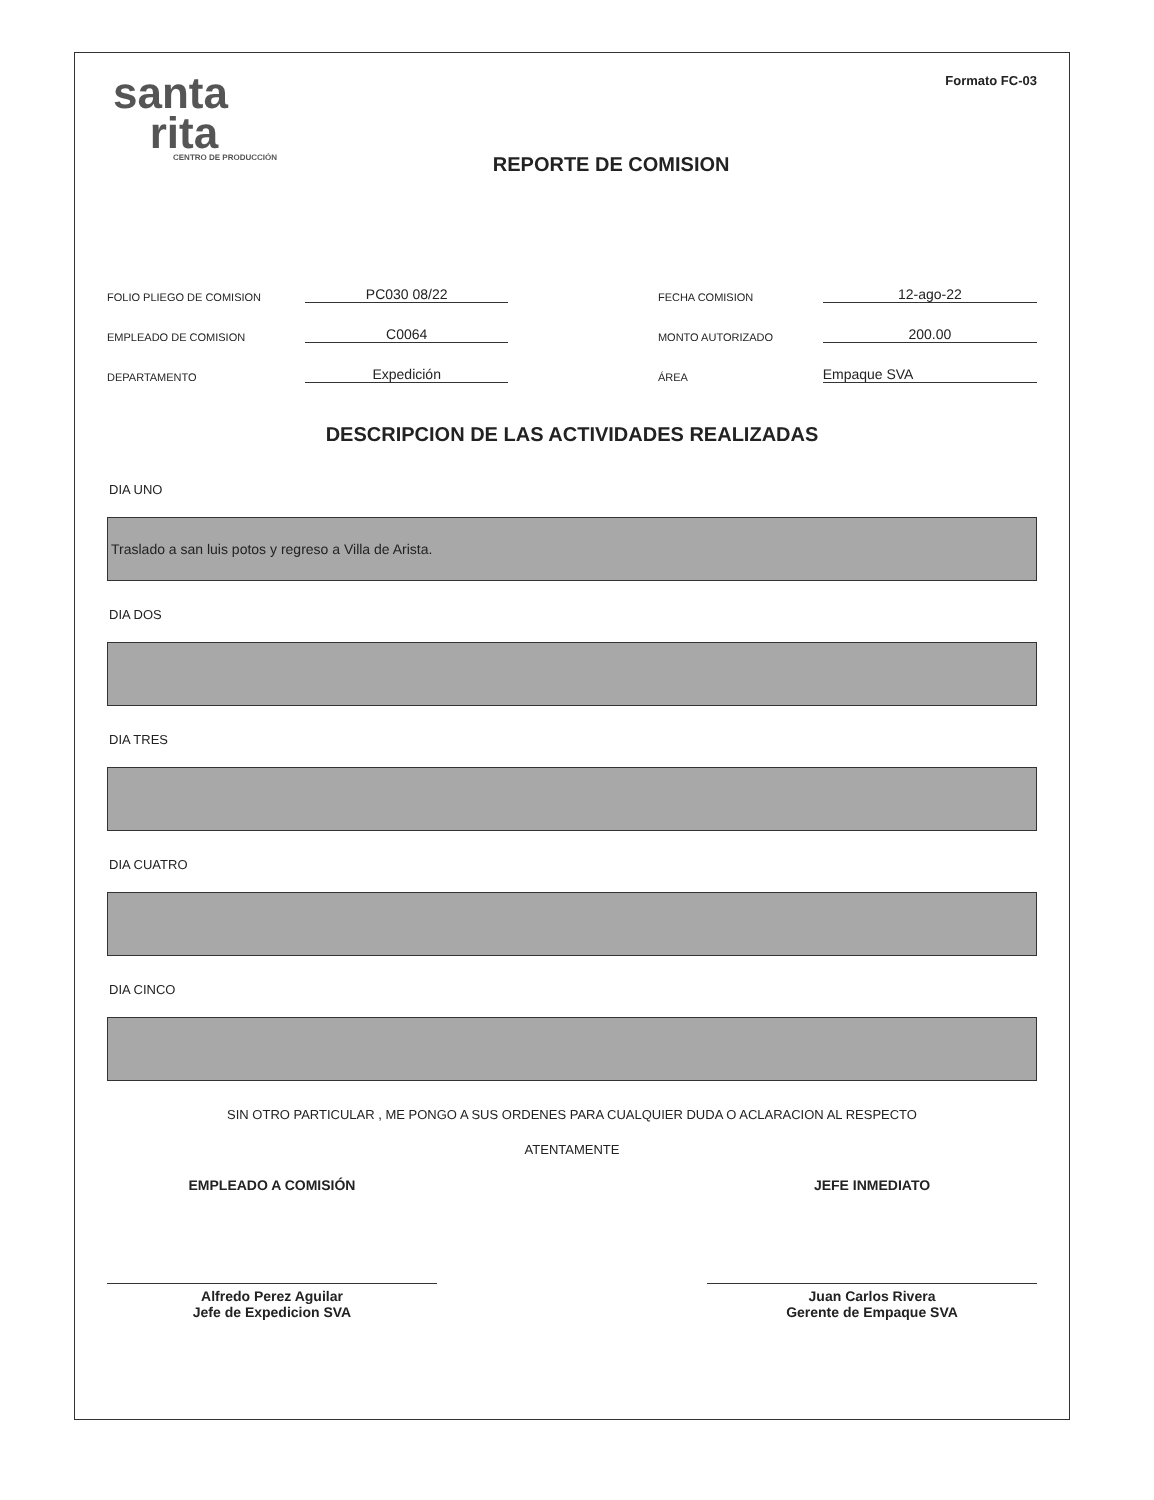santa
rita
CENTRO DE PRODUCCIÓN
REPORTE DE COMISION
Formato FC-03
FOLIO PLIEGO DE COMISION PC030 08/22 FECHA COMISION 12-ago-22
EMPLEADO DE COMISION C0064 MONTO AUTORIZADO 200.00
DEPARTAMENTO Expedición ÁREA Empaque SVA
DESCRIPCION DE LAS ACTIVIDADES REALIZADAS
DIA UNO
Traslado a san luis potos y regreso a Villa de Arista.
DIA DOS
DIA TRES
DIA CUATRO
DIA CINCO
SIN OTRO PARTICULAR , ME PONGO A SUS ORDENES PARA CUALQUIER DUDA O ACLARACION AL RESPECTO
ATENTAMENTE
EMPLEADO A COMISIÓN
Alfredo Perez Aguilar
Jefe de Expedicion SVA
JEFE INMEDIATO
Juan Carlos Rivera
Gerente de Empaque SVA